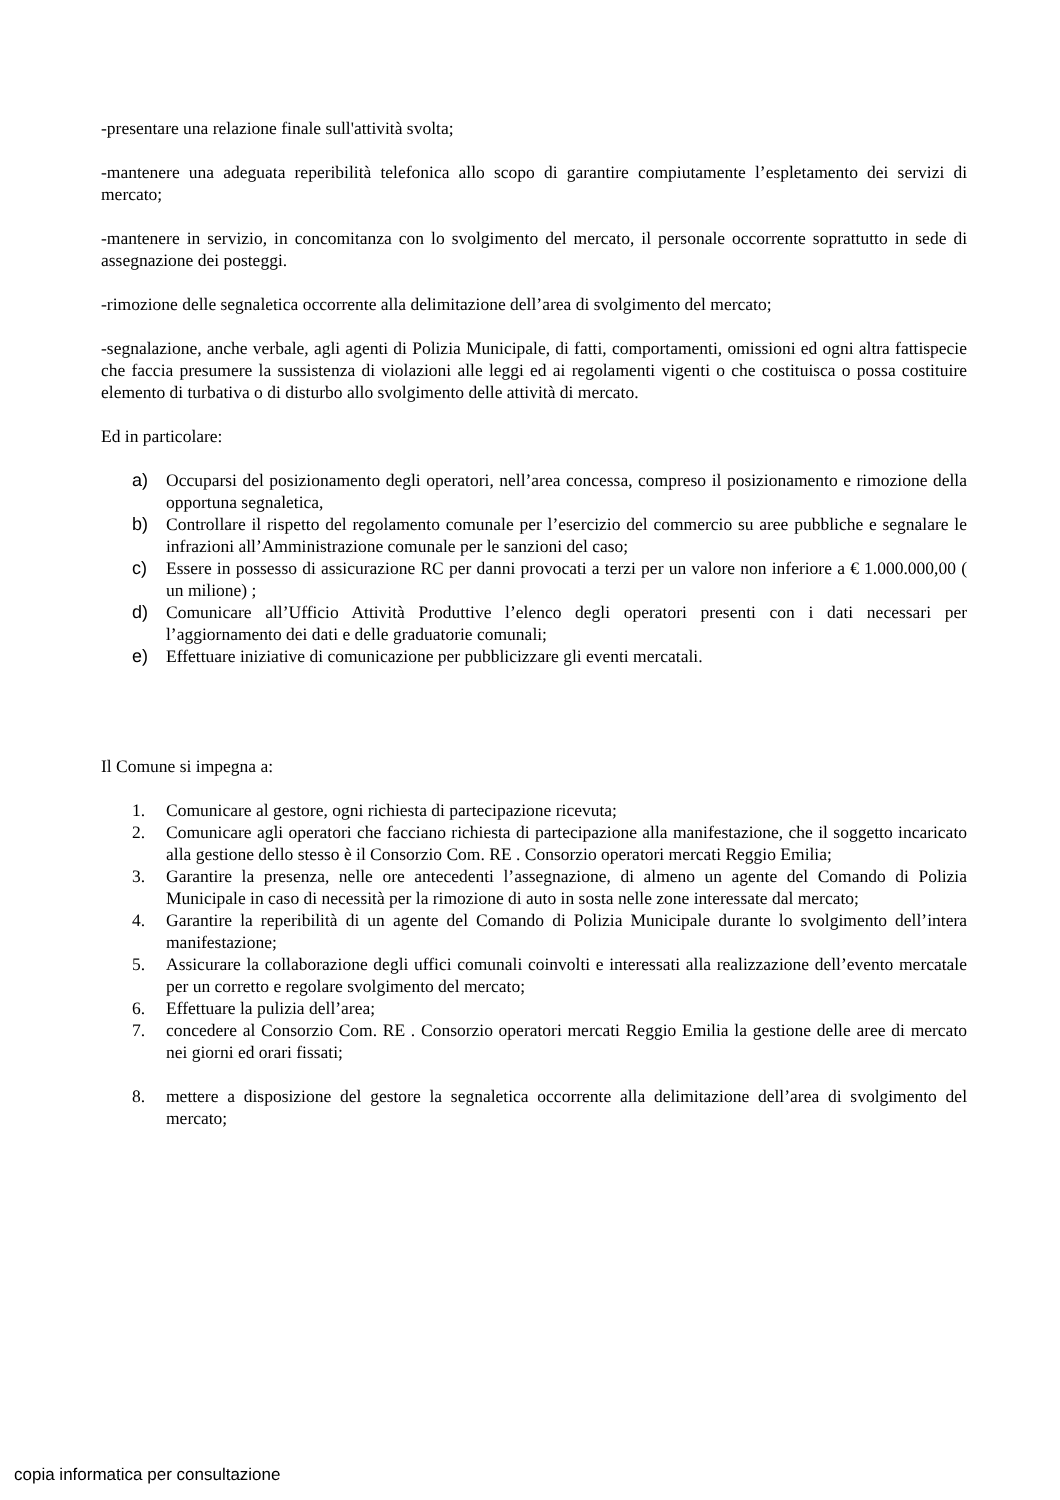-presentare una relazione finale sull'attività svolta;
-mantenere una adeguata reperibilità telefonica allo scopo di garantire compiutamente l’espletamento dei servizi di mercato;
-mantenere in servizio, in concomitanza con lo svolgimento del mercato, il personale occorrente soprattutto in sede di assegnazione dei posteggi.
-rimozione delle segnaletica occorrente alla delimitazione dell’area di svolgimento del mercato;
-segnalazione, anche verbale, agli agenti di Polizia Municipale, di fatti, comportamenti, omissioni ed ogni altra fattispecie che faccia presumere la sussistenza di violazioni alle leggi ed ai regolamenti vigenti o che costituisca o possa costituire elemento di turbativa o di disturbo allo svolgimento delle attività di mercato.
Ed in particolare:
a) Occuparsi del posizionamento degli operatori, nell’area concessa, compreso il posizionamento e rimozione della opportuna segnaletica,
b) Controllare il rispetto del regolamento comunale per l’esercizio del commercio su aree pubbliche e segnalare le infrazioni all’Amministrazione comunale per le sanzioni del caso;
c) Essere in possesso di assicurazione RC per danni provocati a terzi per un valore non inferiore a € 1.000.000,00 ( un milione) ;
d) Comunicare all’Ufficio Attività Produttive l’elenco degli operatori presenti con i dati necessari per l’aggiornamento dei dati e delle graduatorie comunali;
e) Effettuare iniziative di comunicazione per pubblicizzare gli eventi mercatali.
Il Comune si impegna a:
1. Comunicare al gestore, ogni richiesta di partecipazione ricevuta;
2. Comunicare agli operatori che facciano richiesta di partecipazione alla manifestazione, che il soggetto incaricato alla gestione dello stesso è il Consorzio Com. RE . Consorzio operatori mercati Reggio Emilia;
3. Garantire la presenza, nelle ore antecedenti l’assegnazione, di almeno un agente del Comando di Polizia Municipale in caso di necessità per la rimozione di auto in sosta nelle zone interessate dal mercato;
4. Garantire la reperibilità di un agente del Comando di Polizia Municipale durante lo svolgimento dell’intera manifestazione;
5. Assicurare la collaborazione degli uffici comunali coinvolti e interessati alla realizzazione dell’evento mercatale per un corretto e regolare svolgimento del mercato;
6. Effettuare la pulizia dell’area;
7. concedere al Consorzio Com. RE . Consorzio operatori mercati Reggio Emilia la gestione delle aree di mercato nei giorni ed orari fissati;
8. mettere a disposizione del gestore la segnaletica occorrente alla delimitazione dell’area di svolgimento del mercato;
copia informatica per consultazione